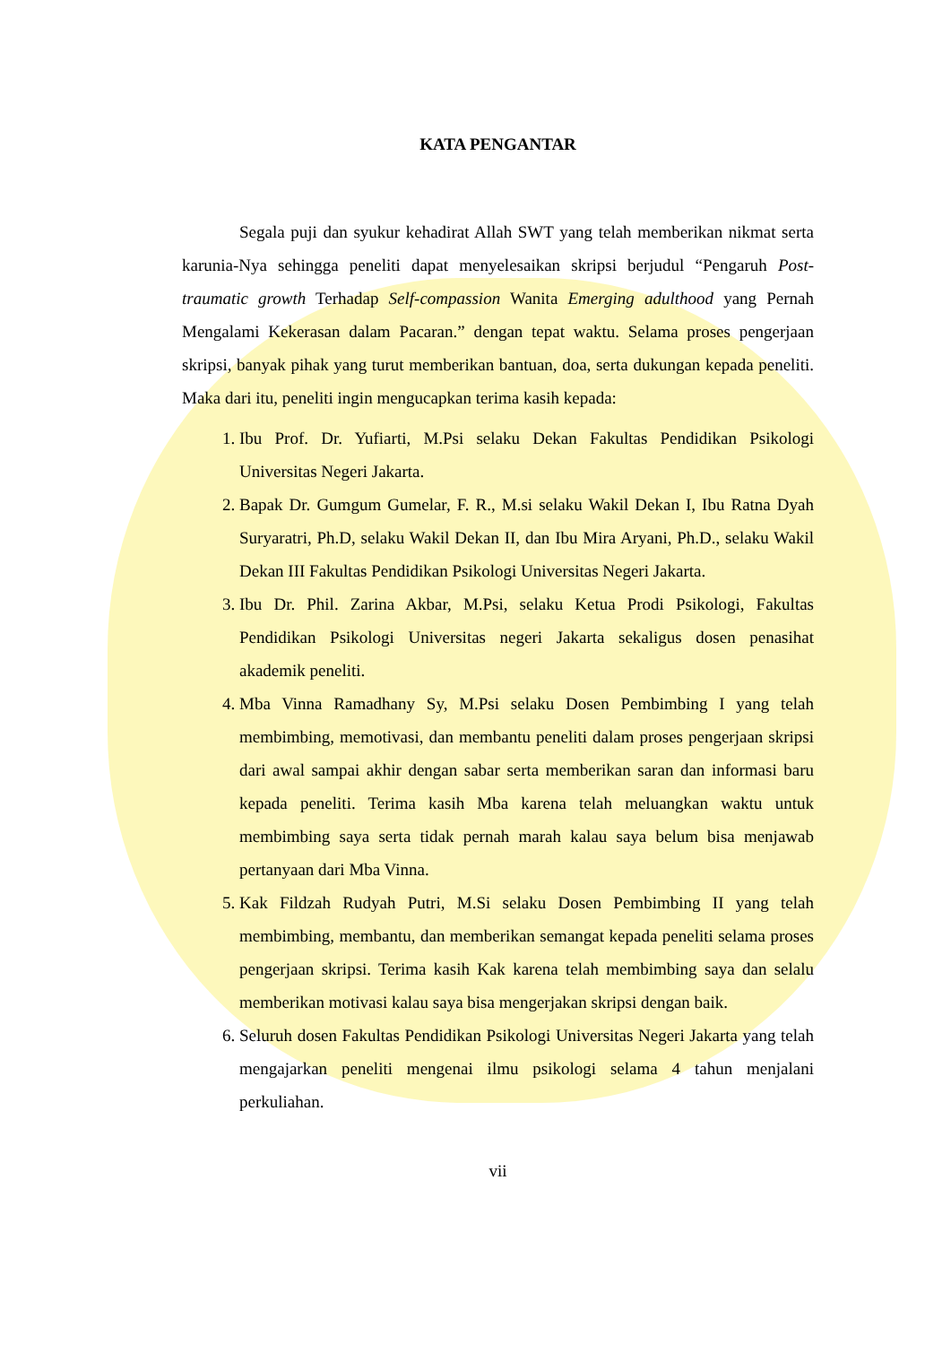KATA PENGANTAR
Segala puji dan syukur kehadirat Allah SWT yang telah memberikan nikmat serta karunia-Nya sehingga peneliti dapat menyelesaikan skripsi berjudul “Pengaruh Post-traumatic growth Terhadap Self-compassion Wanita Emerging adulthood yang Pernah Mengalami Kekerasan dalam Pacaran.” dengan tepat waktu. Selama proses pengerjaan skripsi, banyak pihak yang turut memberikan bantuan, doa, serta dukungan kepada peneliti. Maka dari itu, peneliti ingin mengucapkan terima kasih kepada:
1. Ibu Prof. Dr. Yufiarti, M.Psi selaku Dekan Fakultas Pendidikan Psikologi Universitas Negeri Jakarta.
2. Bapak Dr. Gumgum Gumelar, F. R., M.si selaku Wakil Dekan I, Ibu Ratna Dyah Suryaratri, Ph.D, selaku Wakil Dekan II, dan Ibu Mira Aryani, Ph.D., selaku Wakil Dekan III Fakultas Pendidikan Psikologi Universitas Negeri Jakarta.
3. Ibu Dr. Phil. Zarina Akbar, M.Psi, selaku Ketua Prodi Psikologi, Fakultas Pendidikan Psikologi Universitas negeri Jakarta sekaligus dosen penasihat akademik peneliti.
4. Mba Vinna Ramadhany Sy, M.Psi selaku Dosen Pembimbing I yang telah membimbing, memotivasi, dan membantu peneliti dalam proses pengerjaan skripsi dari awal sampai akhir dengan sabar serta memberikan saran dan informasi baru kepada peneliti. Terima kasih Mba karena telah meluangkan waktu untuk membimbing saya serta tidak pernah marah kalau saya belum bisa menjawab pertanyaan dari Mba Vinna.
5. Kak Fildzah Rudyah Putri, M.Si selaku Dosen Pembimbing II yang telah membimbing, membantu, dan memberikan semangat kepada peneliti selama proses pengerjaan skripsi. Terima kasih Kak karena telah membimbing saya dan selalu memberikan motivasi kalau saya bisa mengerjakan skripsi dengan baik.
6. Seluruh dosen Fakultas Pendidikan Psikologi Universitas Negeri Jakarta yang telah mengajarkan peneliti mengenai ilmu psikologi selama 4 tahun menjalani perkuliahan.
vii